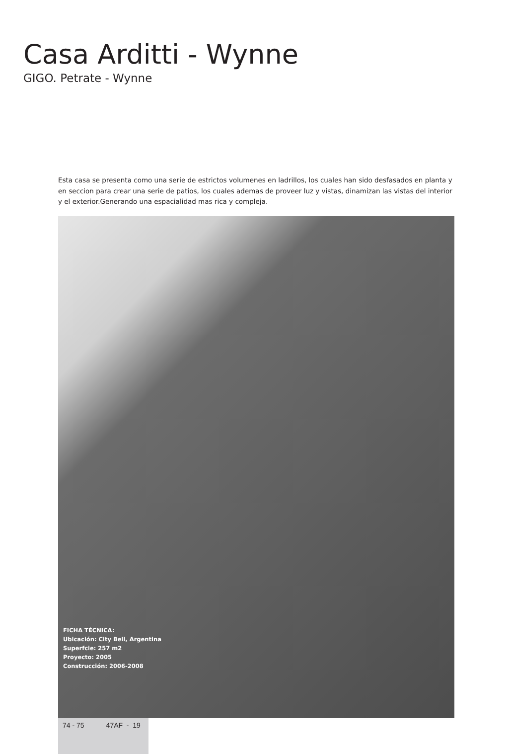Casa Arditti - Wynne
GIGO. Petrate - Wynne
Esta casa se presenta como una serie de estrictos volumenes en ladrillos, los cuales han sido desfasados en planta y en seccion para crear una serie de patios, los cuales ademas de proveer luz y vistas, dinamizan las vistas del interior y el exterior.Generando una espacialidad mas rica y compleja.
FICHA TÉCNICA:
Ubicación: City Bell, Argentina
Superfcie: 257 m2
Proyecto: 2005
Construcción: 2006-2008
74 - 75 47AF - 19